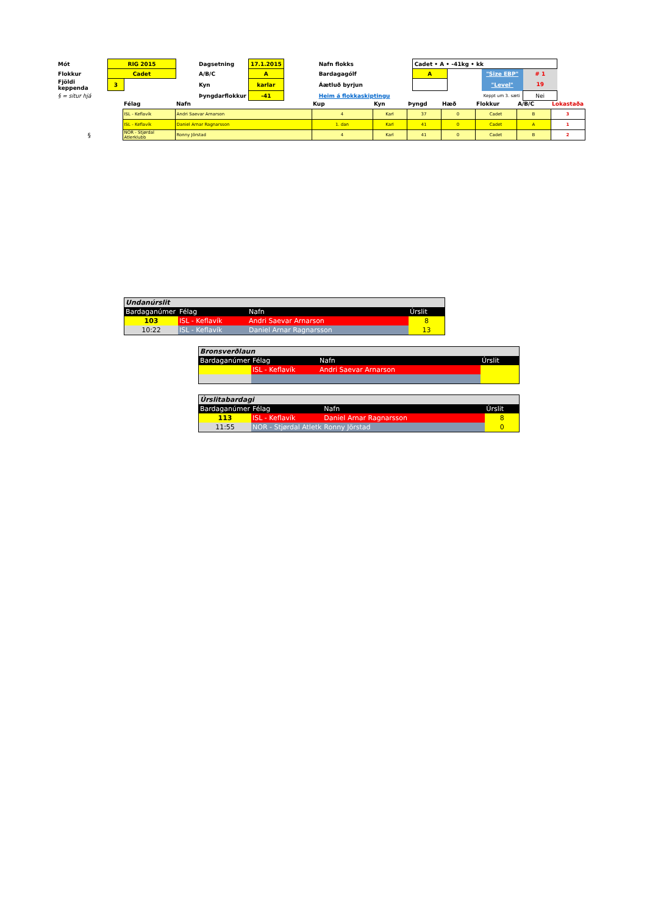| Mót | RIG 2015 | | | Dagsetning | 17.1.2015 | | Nafn flokks | Cadet • A • -41kg • kk | | | |
| Flokkur | Cadet | | | A/B/C | A | | Bardagagólf | A | | "Size EBP" | # 1 |
| Fjöldi keppenda | 3 | | | Kyn | karlar | | Áætluð byrjun | | | "Level" | 19 |
| § = situr hjá | | | | Þyngdarflokkur | -41 | | Heim á flokkaskiptingu | | | Keppt um 3. sæti | Nei |
| | Félag | Nafn | Kup | Kyn | Þyngd | Hæð | Flokkur | A/B/C | Lokastaða |
| --- | --- | --- | --- | --- | --- | --- | --- | --- | --- |
| | ISL - Keflavík | Andri Saevar Arnarson | 4 | Karl | 37 | 0 | Cadet | B | 3 |
| | ISL - Keflavík | Daniel Arnar Ragnarsson | 1. dan | Karl | 41 | 0 | Cadet | A | 1 |
| § | NOR - Stjørdal Atlerklubb | Ronny Jörstad | 4 | Karl | 41 | 0 | Cadet | B | 2 |
| Undanúrslit | | | |
| Bardaganúmer | Félag | Nafn | Úrslit |
| 103 | ISL - Keflavík | Andri Saevar Arnarson | 8 |
| 10:22 | ISL - Keflavík | Daniel Arnar Ragnarsson | 13 |
| Bronsverðlaun | | | |
| Bardaganúmer | Félag | Nafn | Úrslit |
| | ISL - Keflavík | Andri Saevar Arnarson | |
| Úrslitabardagi | | | |
| Bardaganúmer | Félag | Nafn | Úrslit |
| 113 | ISL - Keflavík | Daniel Arnar Ragnarsson | 8 |
| 11:55 | NOR - Stjørdal Atletk | Ronny Jörstad | 0 |